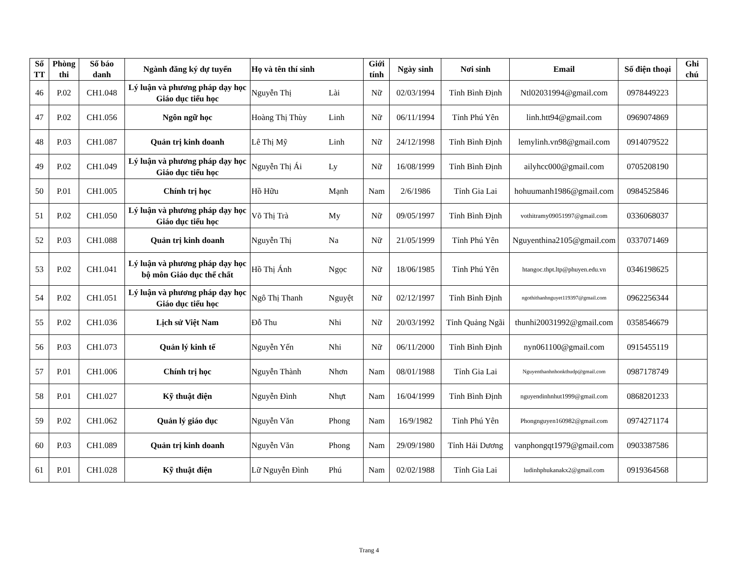| Số TT | Phòng thi | Số báo danh | Ngành đăng ký dự tuyển | Họ và tên thí sinh | | Giới tính | Ngày sinh | Nơi sinh | Email | Số điện thoại | Ghi chú |
| --- | --- | --- | --- | --- | --- | --- | --- | --- | --- | --- | --- |
| 46 | P.02 | CH1.048 | Lý luận và phương pháp dạy học Giáo dục tiểu học | Nguyễn Thị | Lài | Nữ | 02/03/1994 | Tỉnh Bình Định | Ntl02031994@gmail.com | 0978449223 | |
| 47 | P.02 | CH1.056 | Ngôn ngữ học | Hoàng Thị Thùy | Linh | Nữ | 06/11/1994 | Tỉnh Phú Yên | linh.htt94@gmail.com | 0969074869 | |
| 48 | P.03 | CH1.087 | Quản trị kinh doanh | Lê Thị Mỹ | Linh | Nữ | 24/12/1998 | Tỉnh Bình Định | lemylinh.vn98@gmail.com | 0914079522 | |
| 49 | P.02 | CH1.049 | Lý luận và phương pháp dạy học Giáo dục tiểu học | Nguyễn Thị Ái | Ly | Nữ | 16/08/1999 | Tỉnh Bình Định | ailyhcc000@gmail.com | 0705208190 | |
| 50 | P.01 | CH1.005 | Chính trị học | Hồ Hữu | Mạnh | Nam | 2/6/1986 | Tỉnh Gia Lai | hohuumanh1986@gmail.com | 0984525846 | |
| 51 | P.02 | CH1.050 | Lý luận và phương pháp dạy học Giáo dục tiểu học | Võ Thị Trà | My | Nữ | 09/05/1997 | Tỉnh Bình Định | vothitramy09051997@gmail.com | 0336068037 | |
| 52 | P.03 | CH1.088 | Quản trị kinh doanh | Nguyễn Thị | Na | Nữ | 21/05/1999 | Tỉnh Phú Yên | Nguyenthina2105@gmail.com | 0337071469 | |
| 53 | P.02 | CH1.041 | Lý luận và phương pháp dạy học bộ môn Giáo dục thể chất | Hồ Thị Ánh | Ngọc | Nữ | 18/06/1985 | Tỉnh Phú Yên | htangoc.thpt.ltp@phuyen.edu.vn | 0346198625 | |
| 54 | P.02 | CH1.051 | Lý luận và phương pháp dạy học Giáo dục tiểu học | Ngô Thị Thanh | Nguyệt | Nữ | 02/12/1997 | Tỉnh Bình Định | ngothithanhnguyet119397@gmail.com | 0962256344 | |
| 55 | P.02 | CH1.036 | Lịch sử Việt Nam | Đỗ Thu | Nhi | Nữ | 20/03/1992 | Tỉnh Quảng Ngãi | thunhi20031992@gmail.com | 0358546679 | |
| 56 | P.03 | CH1.073 | Quản lý kinh tế | Nguyễn Yến | Nhi | Nữ | 06/11/2000 | Tỉnh Bình Định | nyn061100@gmail.com | 0915455119 | |
| 57 | P.01 | CH1.006 | Chính trị học | Nguyễn Thành | Nhơn | Nam | 08/01/1988 | Tỉnh Gia Lai | Nguyenthanhnhonkthudp@gmail.com | 0987178749 | |
| 58 | P.01 | CH1.027 | Kỹ thuật điện | Nguyễn Đình | Nhựt | Nam | 16/04/1999 | Tỉnh Bình Định | nguyendinhnhut1999@gmail.com | 0868201233 | |
| 59 | P.02 | CH1.062 | Quản lý giáo dục | Nguyễn Văn | Phong | Nam | 16/9/1982 | Tỉnh Phú Yên | Phongnguyen160982@gmail.com | 0974271174 | |
| 60 | P.03 | CH1.089 | Quản trị kinh doanh | Nguyễn Văn | Phong | Nam | 29/09/1980 | Tỉnh Hải Dương | vanphongqt1979@gmail.com | 0903387586 | |
| 61 | P.01 | CH1.028 | Kỹ thuật điện | Lữ Nguyễn Đình | Phú | Nam | 02/02/1988 | Tỉnh Gia Lai | ludinhphukanakx2@gmail.com | 0919364568 | |
Trang 4